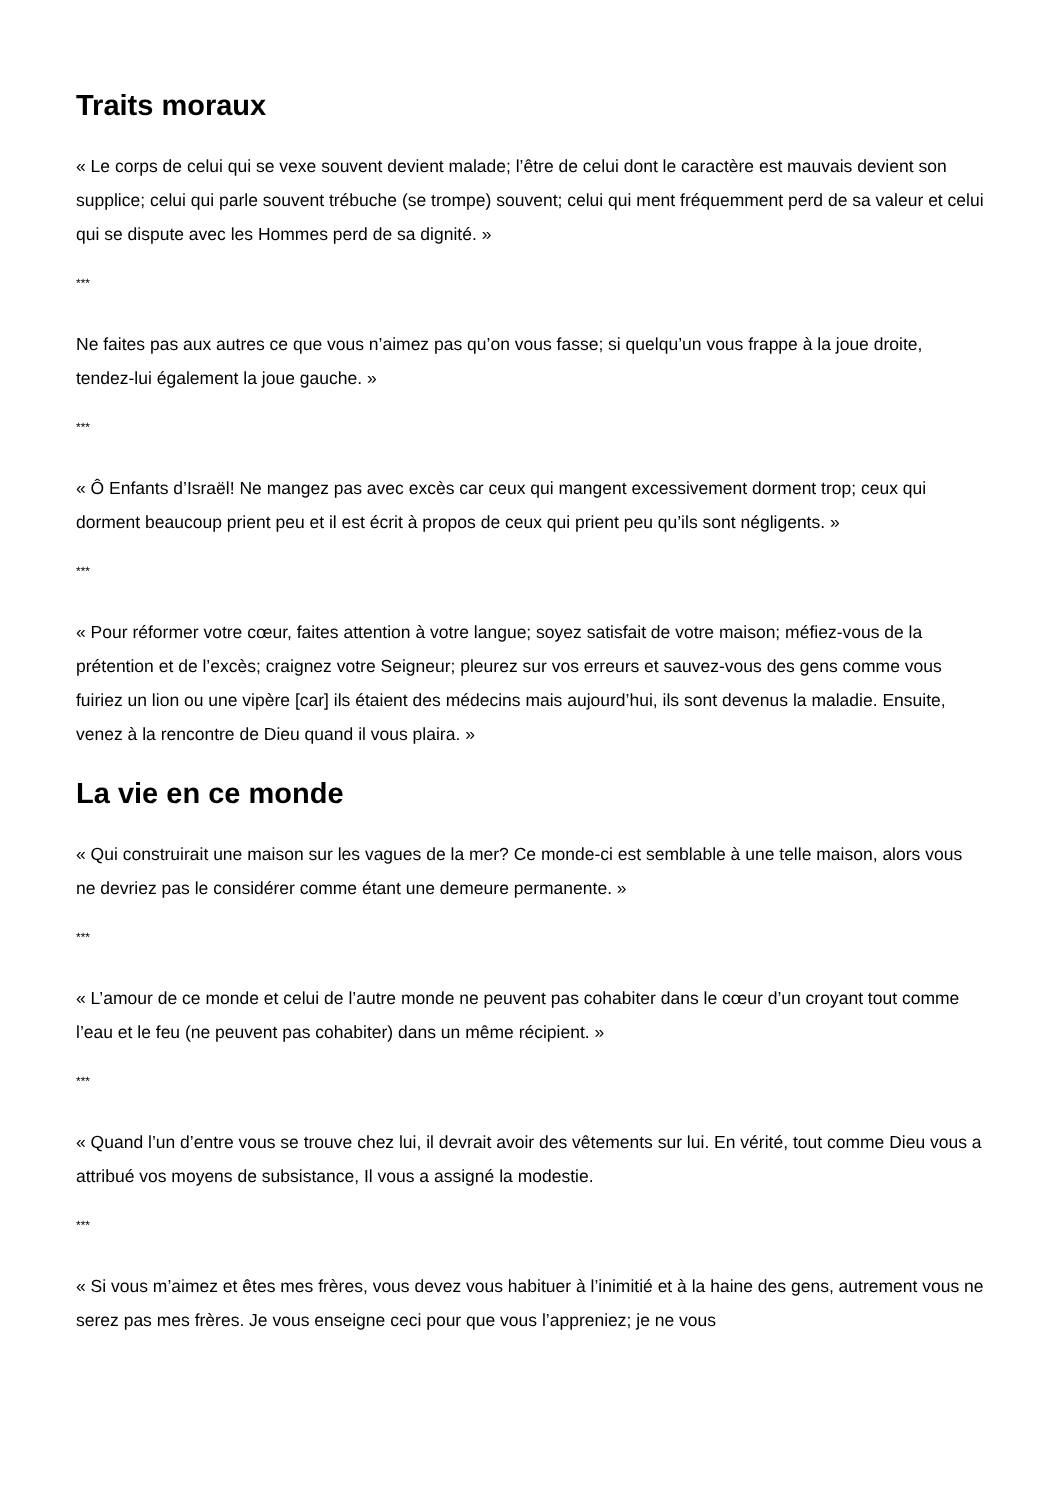Traits moraux
« Le corps de celui qui se vexe souvent devient malade; l’être de celui dont le caractère est mauvais devient son supplice; celui qui parle souvent trébuche (se trompe) souvent; celui qui ment fréquemment perd de sa valeur et celui qui se dispute avec les Hommes perd de sa dignité. »
***
Ne faites pas aux autres ce que vous n’aimez pas qu’on vous fasse; si quelqu’un vous frappe à la joue droite, tendez-lui également la joue gauche. »
***
« Ô Enfants d’Israël! Ne mangez pas avec excès car ceux qui mangent excessivement dorment trop; ceux qui dorment beaucoup prient peu et il est écrit à propos de ceux qui prient peu qu’ils sont négligents. »
***
« Pour réformer votre cœur, faites attention à votre langue; soyez satisfait de votre maison; méfiez-vous de la prétention et de l’excès; craignez votre Seigneur; pleurez sur vos erreurs et sauvez-vous des gens comme vous fuiriez un lion ou une vipère [car] ils étaient des médecins mais aujourd’hui, ils sont devenus la maladie. Ensuite, venez à la rencontre de Dieu quand il vous plaira. »
La vie en ce monde
« Qui construirait une maison sur les vagues de la mer? Ce monde-ci est semblable à une telle maison, alors vous ne devriez pas le considérer comme étant une demeure permanente. »
***
« L’amour de ce monde et celui de l’autre monde ne peuvent pas cohabiter dans le cœur d’un croyant tout comme l’eau et le feu (ne peuvent pas cohabiter) dans un même récipient. »
***
« Quand l’un d’entre vous se trouve chez lui, il devrait avoir des vêtements sur lui. En vérité, tout comme Dieu vous a attribué vos moyens de subsistance, Il vous a assigné la modestie.
***
« Si vous m’aimez et êtes mes frères, vous devez vous habituer à l’inimitié et à la haine des gens, autrement vous ne serez pas mes frères. Je vous enseigne ceci pour que vous l’appreniez; je ne vous